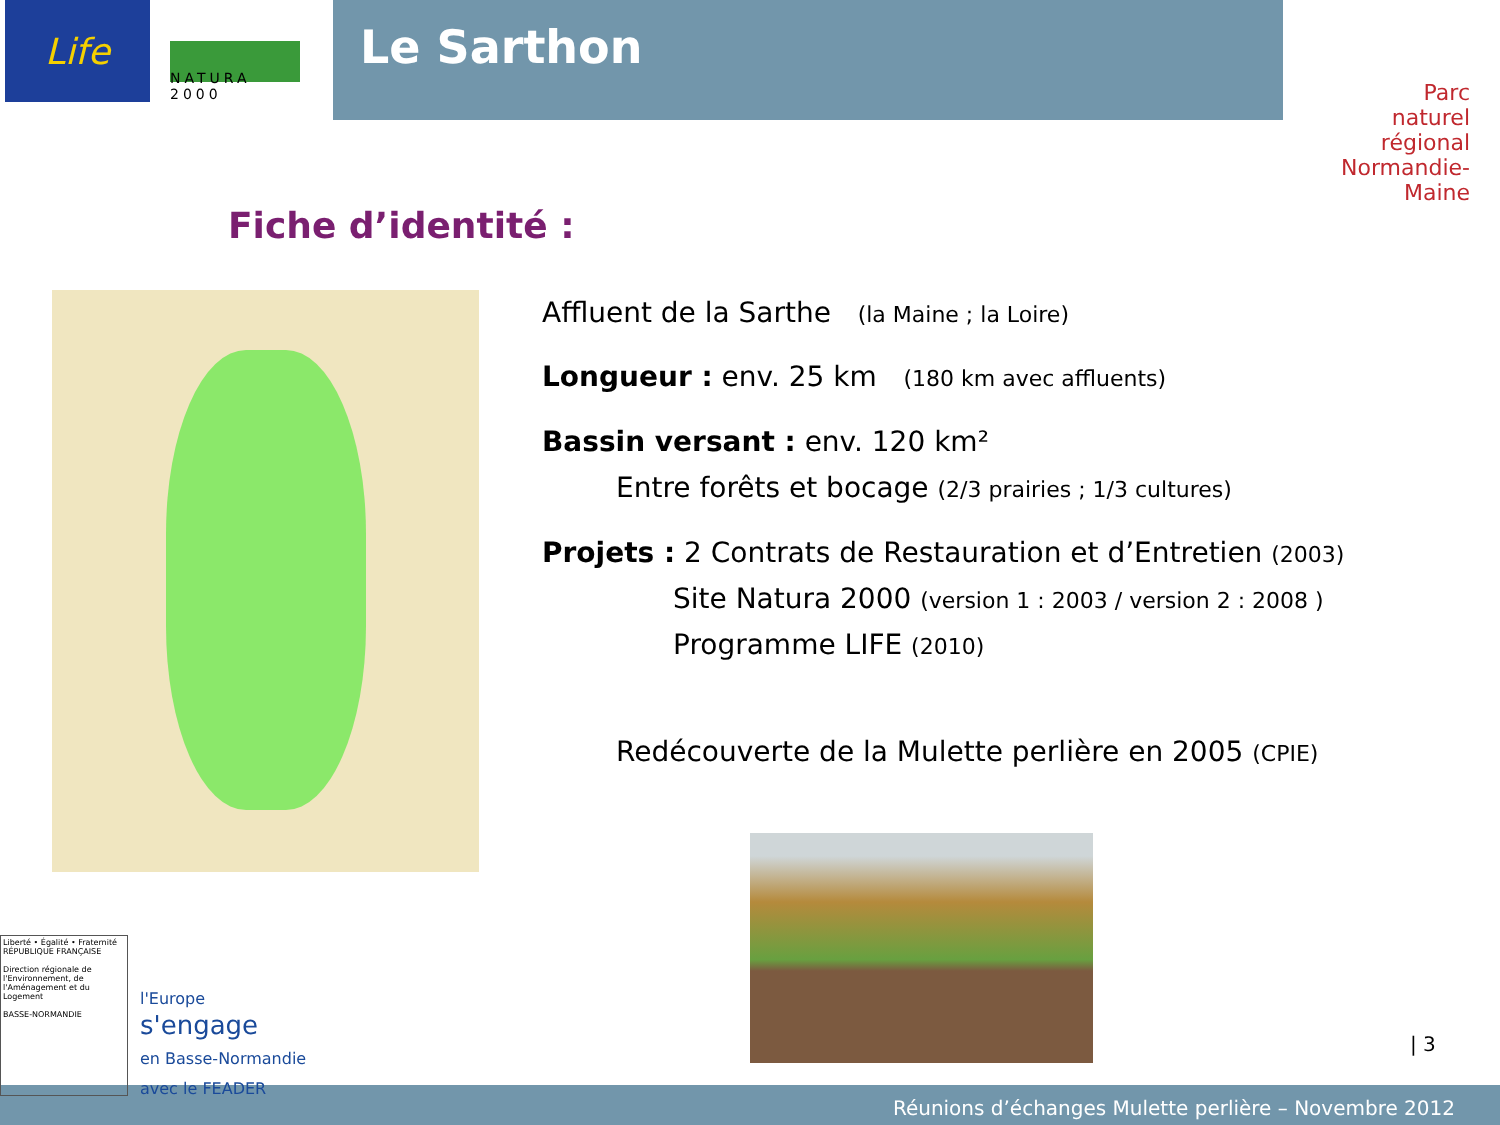Life
NATURA 2000
Le Sarthon
Parc
naturel
régional
Normandie-Maine
Fiche d’identité :
Affluent de la Sarthe (la Maine ; la Loire)
Longueur : env. 25 km (180 km avec affluents)
Bassin versant : env. 120 km²
Entre forêts et bocage (2/3 prairies ; 1/3 cultures)
Projets : 2 Contrats de Restauration et d’Entretien (2003)
Site Natura 2000 (version 1 : 2003 / version 2 : 2008 )
Programme LIFE (2010)
Redécouverte de la Mulette perlière en 2005 (CPIE)
Liberté • Égalité • Fraternité
RÉPUBLIQUE FRANÇAISE
Direction régionale de l'Environnement, de l'Aménagement et du Logement
BASSE-NORMANDIE
l'Europe
s'engage
en Basse-Normandie
avec le FEADER
| 3
Réunions d’échanges Mulette perlière – Novembre 2012